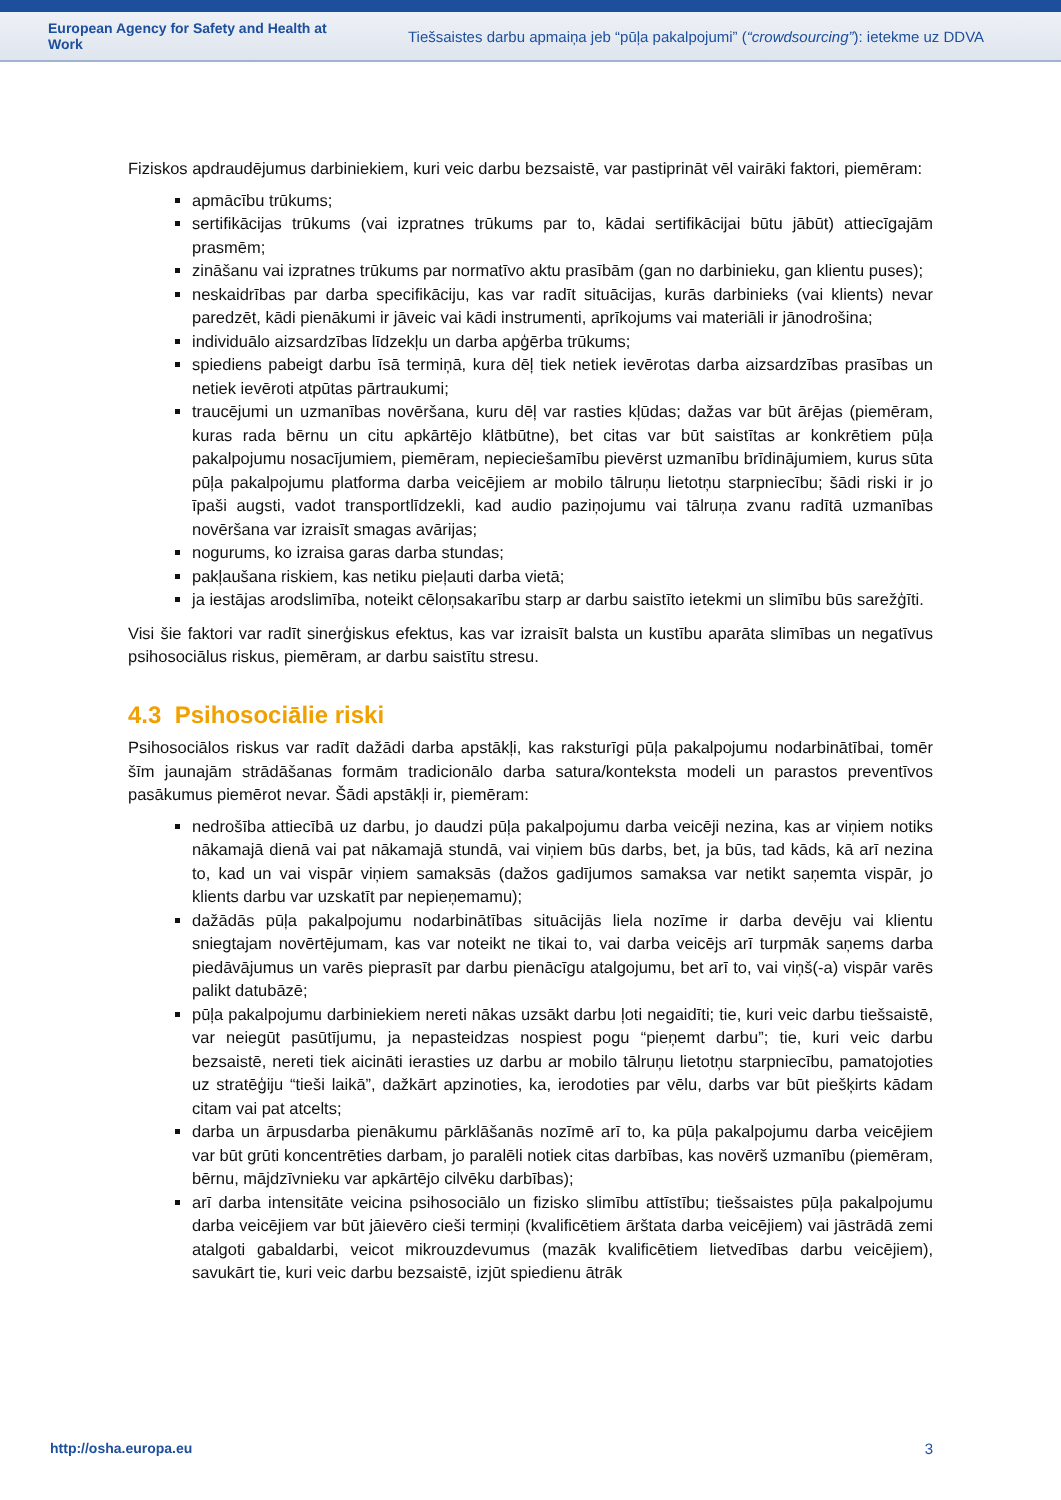European Agency for Safety and Health at Work
Tiešsaistes darbu apmaiņa jeb “pūļa pakalpojumi” (“crowdsourcing”): ietekme uz DDVA
Fiziskos apdraudējumus darbiniekiem, kuri veic darbu bezsaistē, var pastiprināt vēl vairāki faktori, piemēram:
apmācību trūkums;
sertifikācijas trūkums (vai izpratnes trūkums par to, kādai sertifikācijai būtu jābūt) attiecīgajām prasmēm;
zināšanu vai izpratnes trūkums par normatīvo aktu prasībām (gan no darbinieku, gan klientu puses);
neskaidrības par darba specifikāciju, kas var radīt situācijas, kurās darbinieks (vai klients) nevar paredzēt, kādi pienākumi ir jāveic vai kādi instrumenti, aprīkojums vai materiāli ir jānodrošina;
individuālo aizsardzības līdzekļu un darba apģērba trūkums;
spiediens pabeigt darbu īsā termiņā, kura dēļ tiek netiek ievērotas darba aizsardzības prasības un netiek ievēroti atpūtas pārtraukumi;
traucējumi un uzmanības novēršana, kuru dēļ var rasties kļūdas; dažas var būt ārējas (piemēram, kuras rada bērnu un citu apkārtējo klātbūtne), bet citas var būt saistītas ar konkrētiem pūļa pakalpojumu nosacījumiem, piemēram, nepieciešamību pievērst uzmanību brīdinājumiem, kurus sūta pūļa pakalpojumu platforma darba veicējiem ar mobilo tālruņu lietotņu starpniecību; šādi riski ir jo īpaši augsti, vadot transportlīdzekli, kad audio paziņojumu vai tālruņa zvanu radītā uzmanības novēršana var izraisīt smagas avārijas;
nogurums, ko izraisa garas darba stundas;
pakļaušana riskiem, kas netiku pieļauti darba vietā;
ja iestājas arodslimība, noteikt cēloņsakarību starp ar darbu saistīto ietekmi un slimību būs sarežģīti.
Visi šie faktori var radīt sinerģiskus efektus, kas var izraisīt balsta un kustību aparāta slimības un negatīvus psihosociālus riskus, piemēram, ar darbu saistītu stresu.
4.3 Psihosociālie riski
Psihosociālos riskus var radīt dažādi darba apstākļi, kas raksturīgi pūļa pakalpojumu nodarbinātībai, tomēr šīm jaunajām strādāšanas formām tradicionālo darba satura/konteksta modeli un parastos preventīvos pasākumus piemērot nevar. Šādi apstākļi ir, piemēram:
nedrošība attiecībā uz darbu, jo daudzi pūļa pakalpojumu darba veicēji nezina, kas ar viņiem notiks nākamajā dienā vai pat nākamajā stundā, vai viņiem būs darbs, bet, ja būs, tad kāds, kā arī nezina to, kad un vai vispār viņiem samaksās (dažos gadījumos samaksa var netikt saņemta vispār, jo klients darbu var uzskatīt par nepieņemamu);
dažādās pūļa pakalpojumu nodarbinātības situācijās liela nozīme ir darba devēju vai klientu sniegtajam novērtējumam, kas var noteikt ne tikai to, vai darba veicējs arī turpmāk saņems darba piedāvājumus un varēs pieprasīt par darbu pienācīgu atalgojumu, bet arī to, vai viņš(-a) vispār varēs palikt datubāzē;
pūļa pakalpojumu darbiniekiem nereti nākas uzsākt darbu ļoti negaidīti; tie, kuri veic darbu tiešsaistē, var neiegūt pasūtījumu, ja nepasteidzas nospiest pogu “pieņemt darbu”; tie, kuri veic darbu bezsaistē, nereti tiek aicināti ierasties uz darbu ar mobilo tālruņu lietotņu starpniecību, pamatojoties uz stratēģiju “tieši laikā”, dažkārt apzinoties, ka, ierodoties par vēlu, darbs var būt piešķirts kādam citam vai pat atcelts;
darba un ārpusdarba pienākumu pārklāšanās nozīmē arī to, ka pūļa pakalpojumu darba veicējiem var būt grūti koncentrēties darbam, jo paralēli notiek citas darbības, kas novērš uzmanību (piemēram, bērnu, mājdzīvnieku var apkārtējo cilvēku darbības);
arī darba intensitāte veicina psihosociālo un fizisko slimību attīstību; tiešsaistes pūļa pakalpojumu darba veicējiem var būt jāievēro cieši termiņi (kvalificētiem ārštata darba veicējiem) vai jāstrādā zemi atalgoti gabaldarbi, veicot mikrouzdevumus (mazāk kvalificētiem lietvedības darbu veicējiem), savukārt tie, kuri veic darbu bezsaistē, izjūt spiedienu ātrāk
http://osha.europa.eu 3